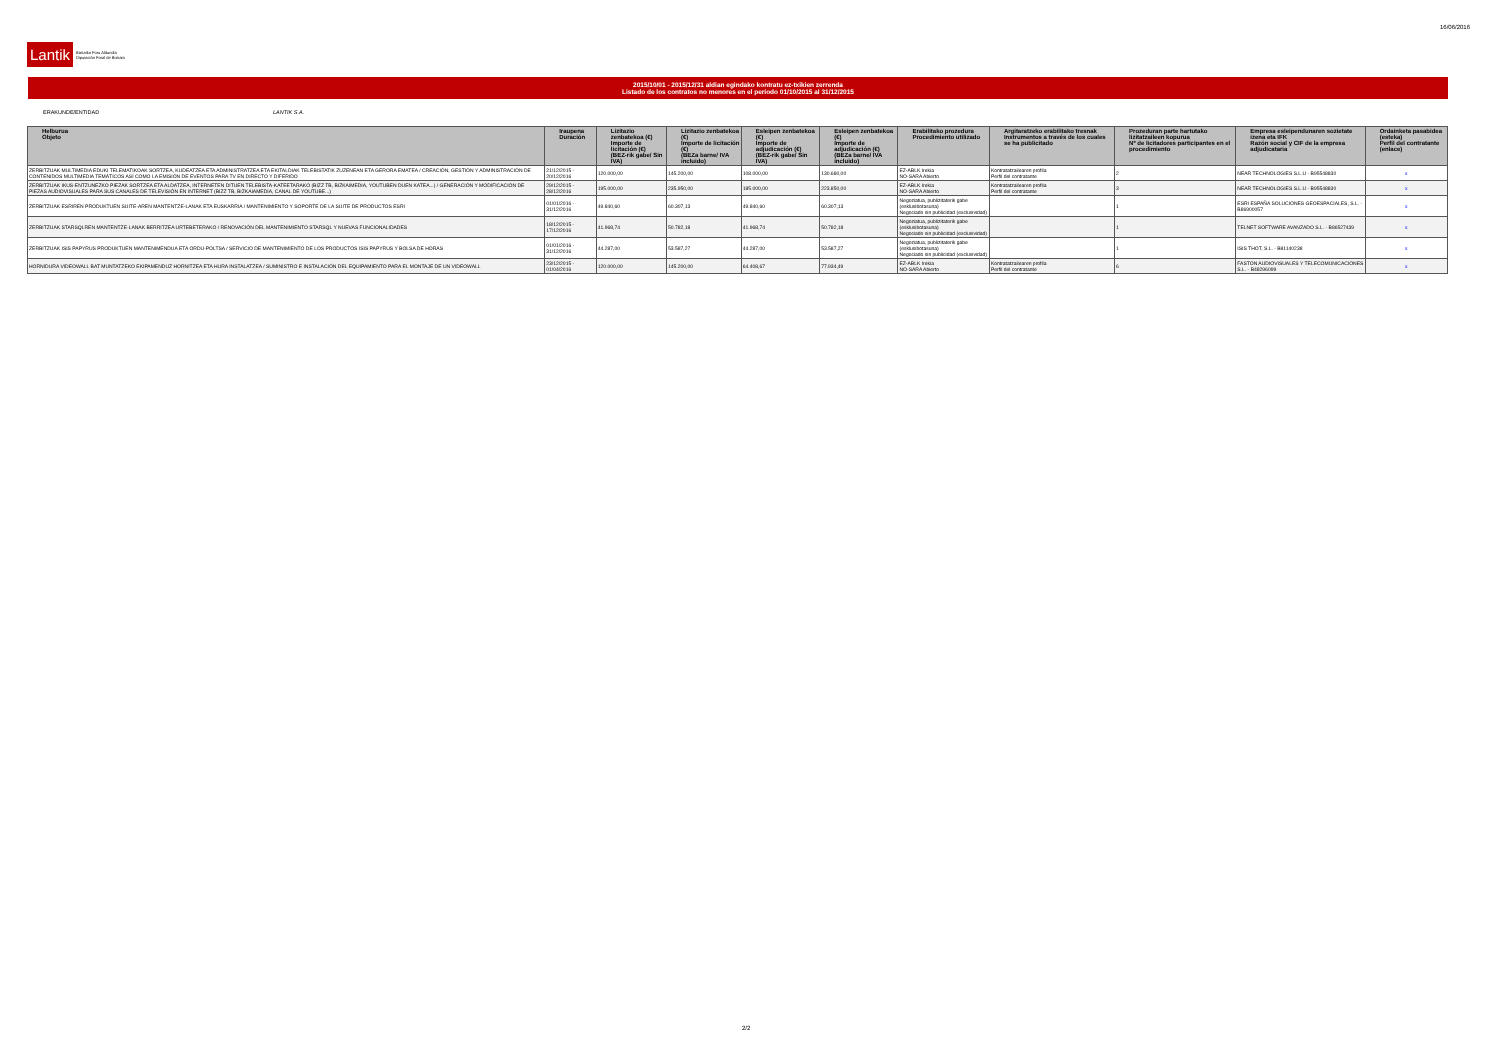16/06/2016
Lantik Bizkaiko Foru Aldundia
Diputación Foral de Bizkaia
2015/10/01 - 2015/12/31 aldian egindako kontratu ez-txikien zerrenda
Listado de los contratos no menores en el período 01/10/2015 al 31/12/2015
ERAKUNDE/ENTIDAD LANTIK S.A.
| Helburua Objeto | Iraupena Duración | Lizitazio zenbatekoa (€) Importe de licitación (€) (BEZ-rik gabe/ Sin IVA) | Lizitazio zenbatekoa (€) Importe de licitación (€) (BEZa barne/ IVA incluido) | Esleipen zenbatekoa (€) Importe de adjudicación (€) (BEZ-rik gabe/ Sin IVA) | Esleipen zenbatekoa (€) Importe de adjudicación (€) (BEZa barne/ IVA incluido) | Erabilitako prozedura Procedimiento utilizado | Argitaratzeko erabilitako tresnak Instrumentos a través de los cuales se ha publicitado | Prozeduran parte hartutako lizitatzaileen kopurua Nº de licitadores participantes en el procedimiento | Empresa esleipendunaren sozietate izena eta IFK Razón social y CIF de la empresa adjudicataria | Ordainketa pasabidea (esteka) Perfil del contratante (enlace) |
| --- | --- | --- | --- | --- | --- | --- | --- | --- | --- | --- |
| ZERBITZUAK MULTIMEDIA EDUKI TELEMATIKOAK SORTZEA, KUDEATZEA ETA ADMINISTRATZEA ETA EKITALDIAK TELEBISTATIK ZUZENEAN ETA GERORA EMATEA / CREACIÓN, GESTIÓN Y ADMINISTRACIÓN DE CONTENIDOS MULTIMEDIA TEMÁTICOS ASÍ COMO LA EMISIÓN DE EVENTOS PARA TV EN DIRECTO Y DIFERIDO | 21/12/2015 - 20/12/2016 | 120.000,00 | 145.200,00 | 108.000,00 | 130.680,00 | EZ-ABLK Irekia NO-SARA Abierto | Kontratatzailearen profila Perfil del contratante | 2 | NEAR TECHNOLOGIES S.L.U - B95548830 | x |
| ZERBITZUAK IKUS-ENTZUNEZKO PIEZAK SORTZEA ETA ALDATZEA, INTERNETEN DITUEN TELEBISTA-KATEETARAKO (BIZZ TB, BIZKAIMEDIA, YOUTUBEN DUEN KATEA...) / GENERACIÓN Y MODIFICACIÓN DE PIEZAS AUDIOVISUALES PARA SUS CANALES DE TELEVISIÓN EN INTERNET (BIZZ TB, BIZKAIAMEDIA, CANAL DE YOUTUBE...) | 29/12/2015 - 28/12/2016 | 195.000,00 | 235.950,00 | 185.000,00 | 223.850,00 | EZ-ABLK Irekia NO-SARA Abierto | Kontratatzailearen profila Perfil del contratante | 3 | NEAR TECHNOLOGIES S.L.U - B95548830 | x |
| ZERBITZUAK ESRIREN PRODUKTUEN SUITE-AREN MANTENTZE-LANAK ETA EUSKARRIA / MANTENIMIENTO Y SOPORTE DE LA SUITE DE PRODUCTOS ESRI | 01/01/2016 - 31/12/2016 | 49.840,60 | 60.307,13 | 49.840,60 | 60.307,13 | Negoziatua, publizitaterik gabe (esklusibotasuna) Negociado sin publicidad (exclusividad) | | 1 | ESRI ESPAÑA SOLUCIONES GEOESPACIALES, S.L. - B86900057 | x |
| ZERBITZUAK STARSQLREN MANTENTZE-LANAK BERRITZEA URTEBETERAKO / RENOVACIÓN DEL MANTENIMIENTO STARSQL Y NUEVAS FUNCIONALIDADES | 18/12/2015 - 17/12/2016 | 41.968,74 | 50.782,18 | 41.968,74 | 50.782,18 | Negoziatua, publizitaterik gabe (esklusibotasuna) Negociado sin publicidad (exclusividad) | | 1 | TELNET SOFTWARE AVANZADO S.L. - B86527439 | x |
| ZERBITZUAK ISIS PAPYRUS PRODUKTUEN MANTENIMENDUA ETA ORDU-POLTSA / SERVICIO DE MANTENIMIENTO DE LOS PRODUCTOS ISIS PAPYRUS Y BOLSA DE HORAS | 01/01/2016 - 31/12/2016 | 44.287,00 | 53.587,27 | 44.287,00 | 53.587,27 | Negoziatua, publizitaterik gabe (esklusibotasuna) Negociado sin publicidad (exclusividad) | | 1 | ISIS THOT, S.L. - B81140238 | x |
| HORNIDURA VIDEOWALL BAT MUNTATZEKO EKIPAMENDUZ HORNITZEA ETA HURA INSTALATZEA / SUMINISTRO E INSTALACIÓN DEL EQUIPAMIENTO PARA EL MONTAJE DE UN VIDEOWALL | 23/12/2015 - 01/04/2016 | 120.000,00 | 145.200,00 | 64.408,67 | 77.934,49 | EZ-ABLK Irekia NO-SARA Abierto | Kontratatzailearen profila Perfil del contratante | 6 | FASTON AUDIOVISUALES Y TELECOMUNICACIONES S.L. - B48296099 | x |
2/2